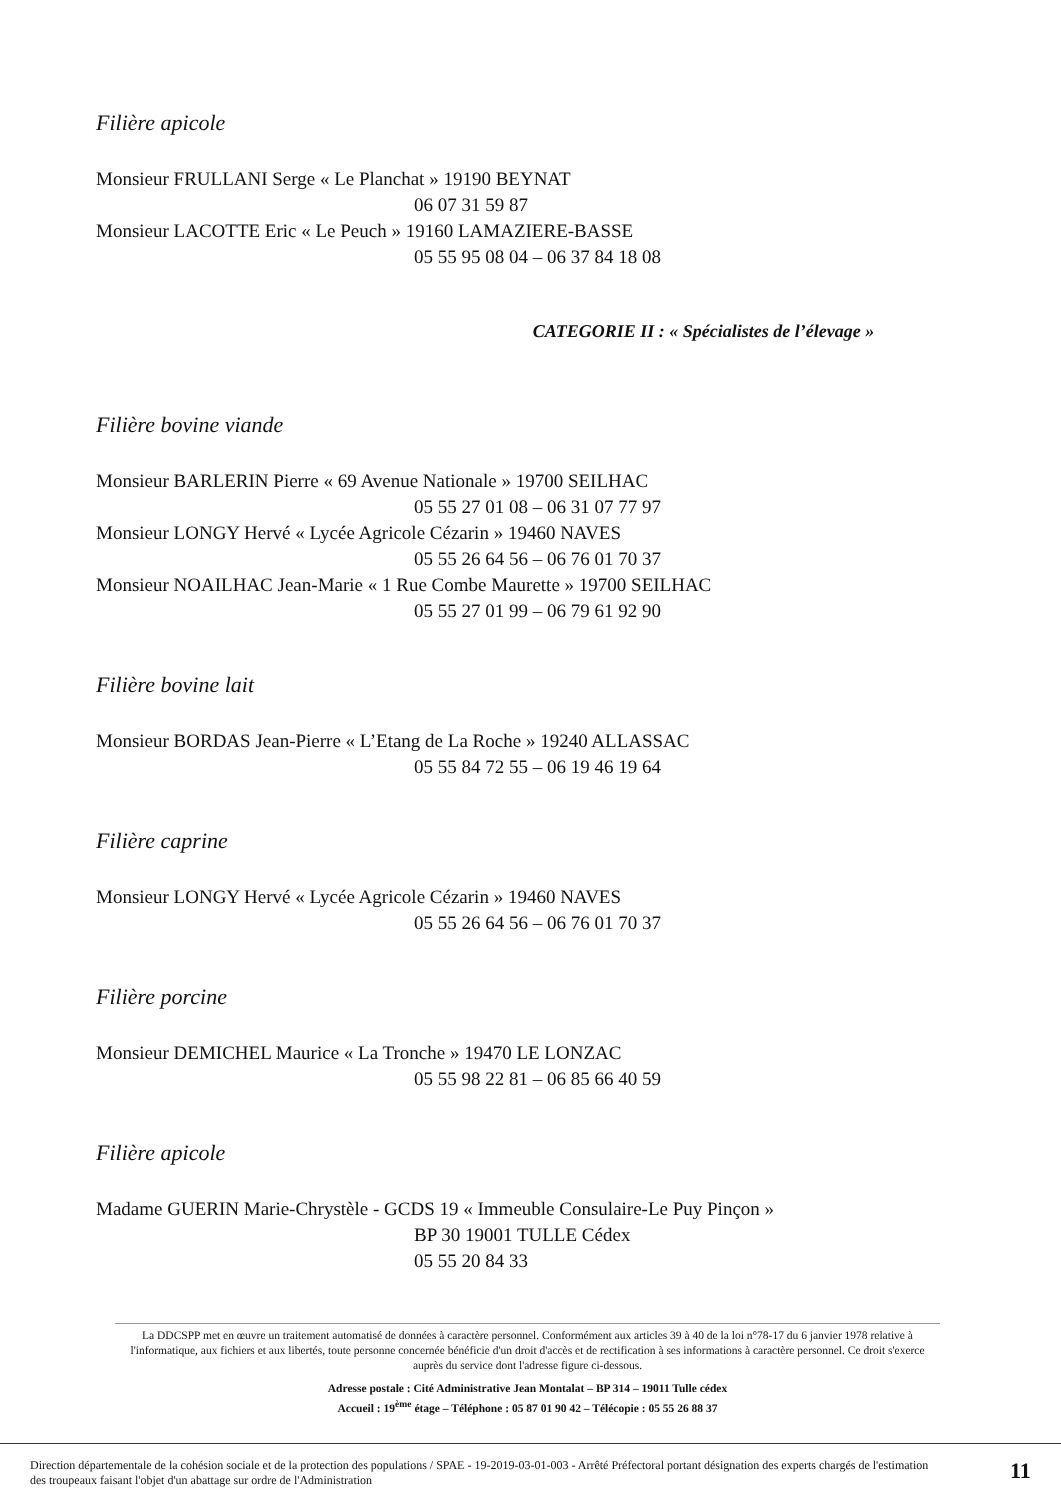Filière apicole
Monsieur FRULLANI Serge « Le Planchat » 19190 BEYNAT
06 07 31 59 87
Monsieur LACOTTE Eric « Le Peuch » 19160 LAMAZIERE-BASSE
05 55 95 08 04 – 06 37 84 18 08
CATEGORIE II : « Spécialistes de l’élevage »
Filière bovine viande
Monsieur BARLERIN Pierre « 69 Avenue Nationale » 19700 SEILHAC
05 55 27 01 08 – 06 31 07 77 97
Monsieur LONGY Hervé « Lycée Agricole Cézarin » 19460 NAVES
05 55 26 64 56 – 06 76 01 70 37
Monsieur NOAILHAC Jean-Marie « 1 Rue Combe Maurette » 19700 SEILHAC
05 55 27 01 99 – 06 79 61 92 90
Filière bovine lait
Monsieur BORDAS Jean-Pierre « L’Etang de La Roche » 19240 ALLASSAC
05 55 84 72 55 – 06 19 46 19 64
Filière caprine
Monsieur LONGY Hervé « Lycée Agricole Cézarin » 19460 NAVES
05 55 26 64 56 – 06 76 01 70 37
Filière porcine
Monsieur DEMICHEL Maurice « La Tronche » 19470 LE LONZAC
05 55 98 22 81 – 06 85 66 40 59
Filière apicole
Madame GUERIN Marie-Chrystèle - GCDS 19 « Immeuble Consulaire-Le Puy Pinçon »
BP 30 19001 TULLE Cédex
05 55 20 84 33
La DDCSPP met en œuvre un traitement automatisé de données à caractère personnel. Conformément aux articles 39 à 40 de la loi n°78-17 du 6 janvier 1978 relative à l'informatique, aux fichiers et aux libertés, toute personne concernée bénéficie d'un droit d'accès et de rectification à ses informations à caractère personnel. Ce droit s'exerce auprès du service dont l'adresse figure ci-dessous.
Adresse postale : Cité Administrative Jean Montalat – BP 314 – 19011 Tulle cédex
Accueil : 19<sup>ème</sup> étage – Téléphone : 05 87 01 90 42 – Télécopie : 05 55 26 88 37
Direction départementale de la cohésion sociale et de la protection des populations / SPAE - 19-2019-03-01-003 - Arrêté Préfectoral portant désignation des experts chargés de l'estimation des troupeaux faisant l'objet d'un abattage sur ordre de l'Administration
11